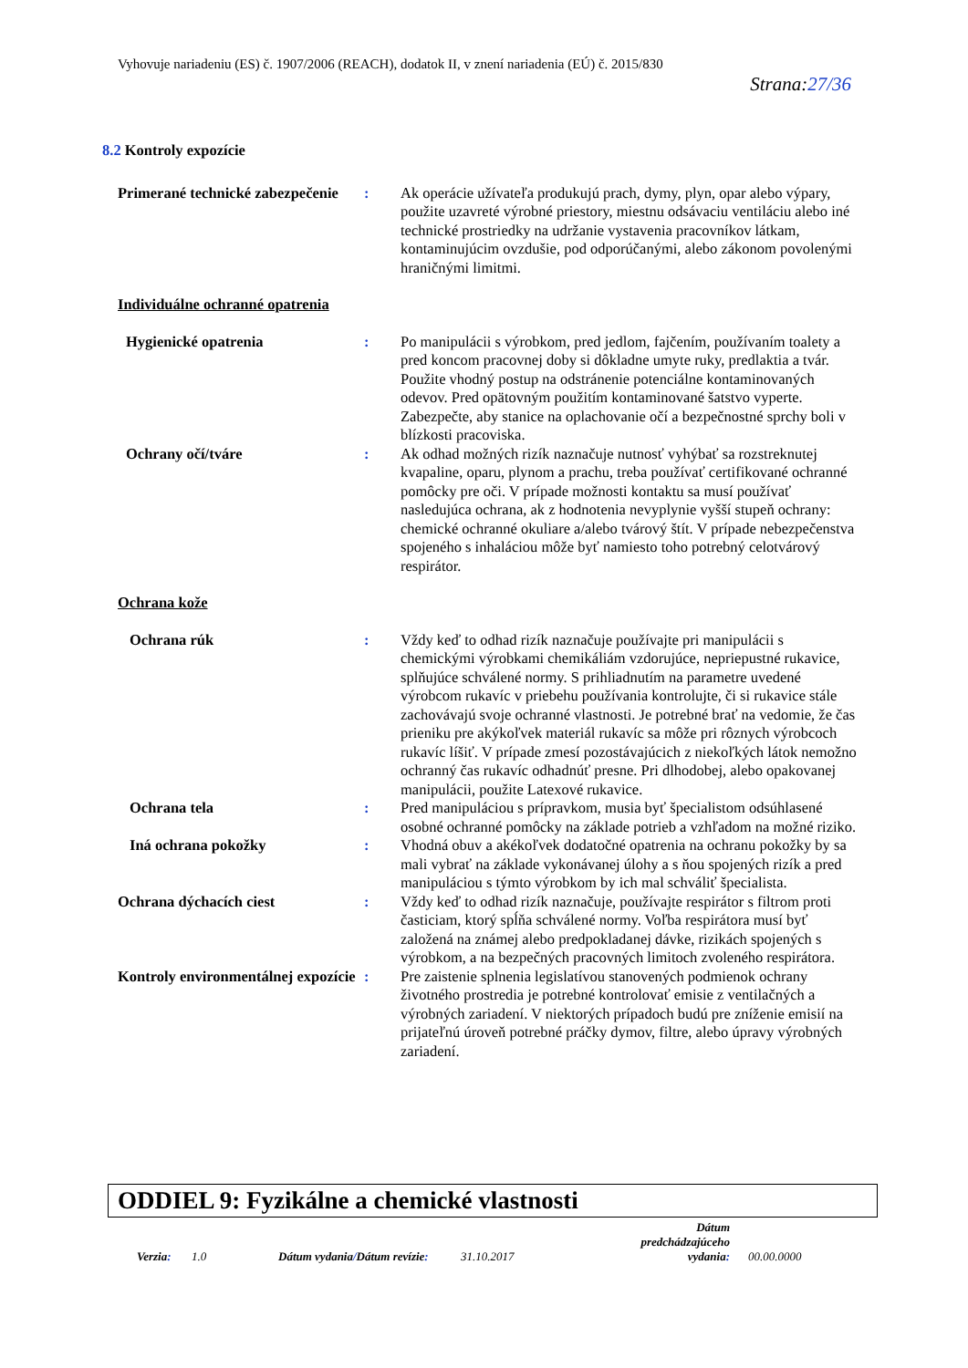Vyhovuje nariadeniu (ES) č. 1907/2006 (REACH), dodatok II, v znení nariadenia (EÚ) č. 2015/830
Strana:27/36
8.2 Kontroly expozície
Primerané technické zabezpečenie
: Ak operácie užívateľa produkujú prach, dymy, plyn, opar alebo výpary, použite uzavreté výrobné priestory, miestnu odsávaciu ventiláciu alebo iné technické prostriedky na udržanie vystavenia pracovníkov látkam, kontaminujúcim ovzdušie, pod odporúčanými, alebo zákonom povolenými hraničnými limitmi.
Individuálne ochranné opatrenia
Hygienické opatrenia : Po manipulácii s výrobkom, pred jedlom, fajčením, používaním toalety a pred koncom pracovnej doby si dôkladne umyte ruky, predlaktia a tvár. Použite vhodný postup na odstránenie potenciálne kontaminovaných odevov. Pred opätovným použitím kontaminované šatstvo vyperte. Zabezpečte, aby stanice na oplachovanie očí a bezpečnostné sprchy boli v blízkosti pracoviska.
Ochrany očí/tváre : Ak odhad možných rizík naznačuje nutnosť vyhýbať sa rozstreknutej kvapaline, oparu, plynom a prachu, treba používať certifikované ochranné pomôcky pre oči. V prípade možnosti kontaktu sa musí používať nasledujúca ochrana, ak z hodnotenia nevyplynie vyšší stupeň ochrany: chemické ochranné okuliare a/alebo tvárový štít. V prípade nebezpečenstva spojeného s inhaláciou môže byť namiesto toho potrebný celotvárový respirátor.
Ochrana kože
Ochrana rúk : Vždy keď to odhad rizík naznačuje používajte pri manipulácii s chemickými výrobkami chemikáliám vzdorujúce, nepriepustné rukavice, splňujúce schválené normy. S prihliadnutím na parametre uvedené výrobcom rukavíc v priebehu používania kontrolujte, či si rukavice stále zachovávajú svoje ochranné vlastnosti. Je potrebné brať na vedomie, že čas prieniku pre akýkoľvek materiál rukavíc sa môže pri rôznych výrobcoch rukavíc líšiť. V prípade zmesí pozostávajúcich z niekoľkých látok nemožno ochranný čas rukavíc odhadnúť presne. Pri dlhodobej, alebo opakovanej manipulácii, použite Latexové rukavice.
Ochrana tela : Pred manipuláciou s prípravkom, musia byť špecialistom odsúhlasené osobné ochranné pomôcky na základe potrieb a vzhľadom na možné riziko.
Iná ochrana pokožky : Vhodná obuv a akékoľvek dodatočné opatrenia na ochranu pokožky by sa mali vybrať na základe vykonávanej úlohy a s ňou spojených rizík a pred manipuláciou s týmto výrobkom by ich mal schváliť špecialista.
Ochrana dýchacích ciest : Vždy keď to odhad rizík naznačuje, používajte respirátor s filtrom proti časticiam, ktorý spĺňa schválené normy. Voľba respirátora musí byť založená na známej alebo predpokladanej dávke, rizikách spojených s výrobkom, a na bezpečných pracovných limitoch zvoleného respirátora.
Kontroly environmentálnej expozície
: Pre zaistenie splnenia legislatívou stanovených podmienok ochrany životného prostredia je potrebné kontrolovať emisie z ventilačných a výrobných zariadení. V niektorých prípadoch budú pre zníženie emisií na prijateľnú úroveň potrebné práčky dymov, filtre, alebo úpravy výrobných zariadení.
ODDIEL 9: Fyzikálne a chemické vlastnosti
Verzia:
1.0
Dátum vydania/Dátum revízie:
31.10.2017
Dátum predchádzajúceho vydania:
00.00.0000